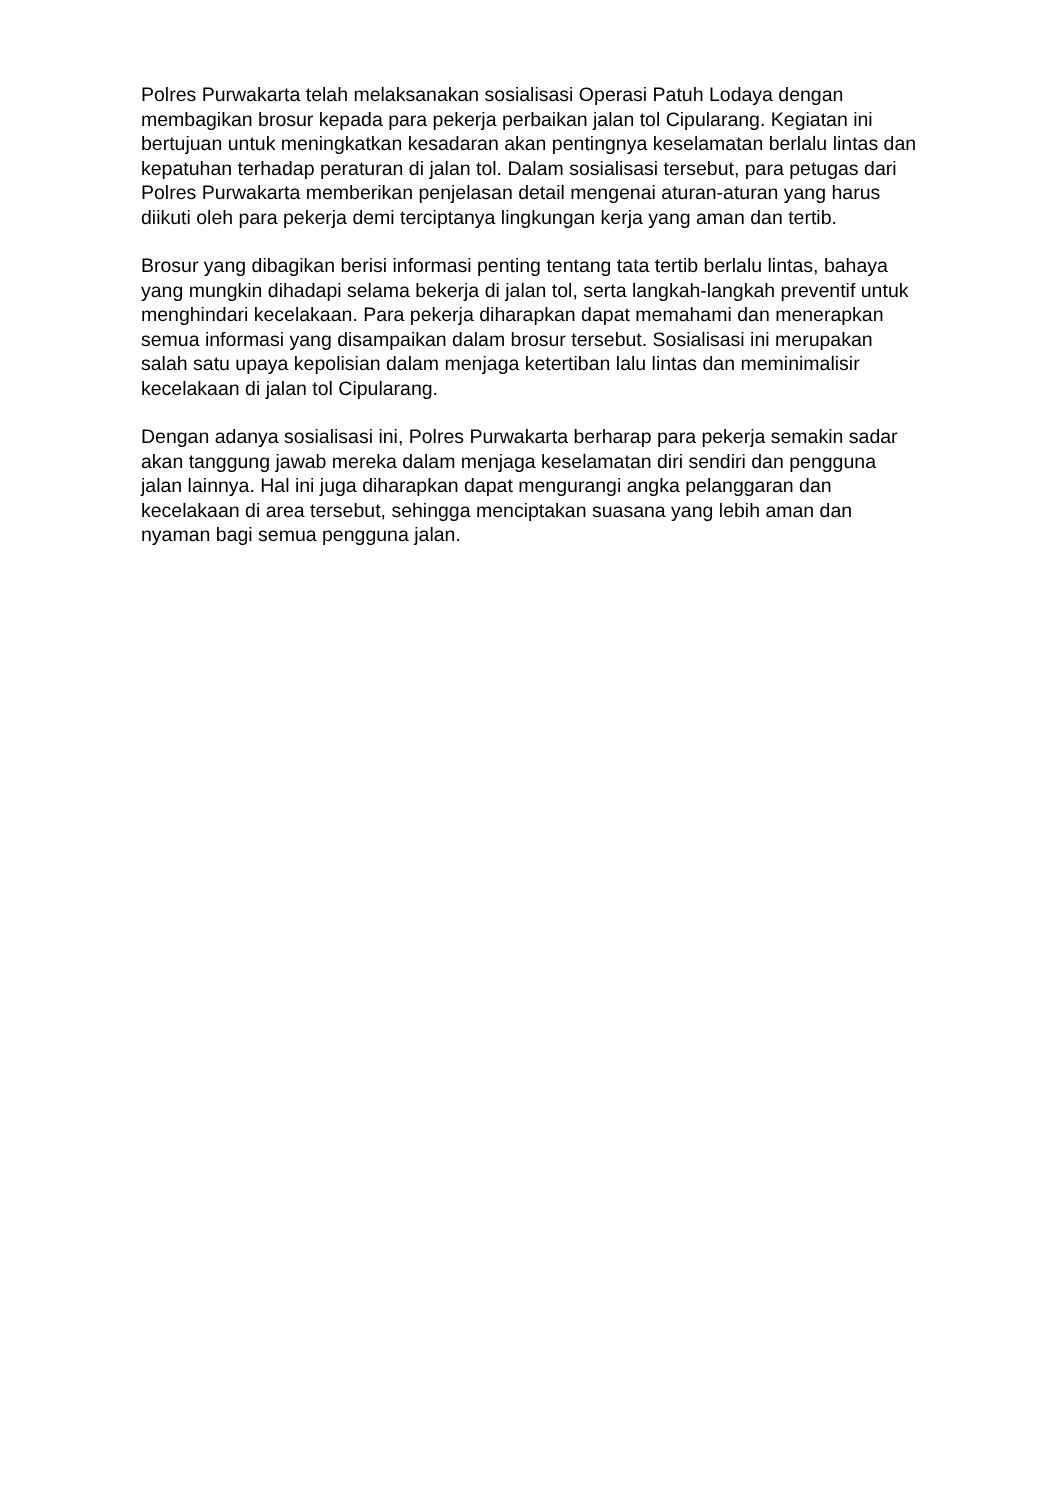Polres Purwakarta telah melaksanakan sosialisasi Operasi Patuh Lodaya dengan membagikan brosur kepada para pekerja perbaikan jalan tol Cipularang. Kegiatan ini bertujuan untuk meningkatkan kesadaran akan pentingnya keselamatan berlalu lintas dan kepatuhan terhadap peraturan di jalan tol. Dalam sosialisasi tersebut, para petugas dari Polres Purwakarta memberikan penjelasan detail mengenai aturan-aturan yang harus diikuti oleh para pekerja demi terciptanya lingkungan kerja yang aman dan tertib.
Brosur yang dibagikan berisi informasi penting tentang tata tertib berlalu lintas, bahaya yang mungkin dihadapi selama bekerja di jalan tol, serta langkah-langkah preventif untuk menghindari kecelakaan. Para pekerja diharapkan dapat memahami dan menerapkan semua informasi yang disampaikan dalam brosur tersebut. Sosialisasi ini merupakan salah satu upaya kepolisian dalam menjaga ketertiban lalu lintas dan meminimalisir kecelakaan di jalan tol Cipularang.
Dengan adanya sosialisasi ini, Polres Purwakarta berharap para pekerja semakin sadar akan tanggung jawab mereka dalam menjaga keselamatan diri sendiri dan pengguna jalan lainnya. Hal ini juga diharapkan dapat mengurangi angka pelanggaran dan kecelakaan di area tersebut, sehingga menciptakan suasana yang lebih aman dan nyaman bagi semua pengguna jalan.